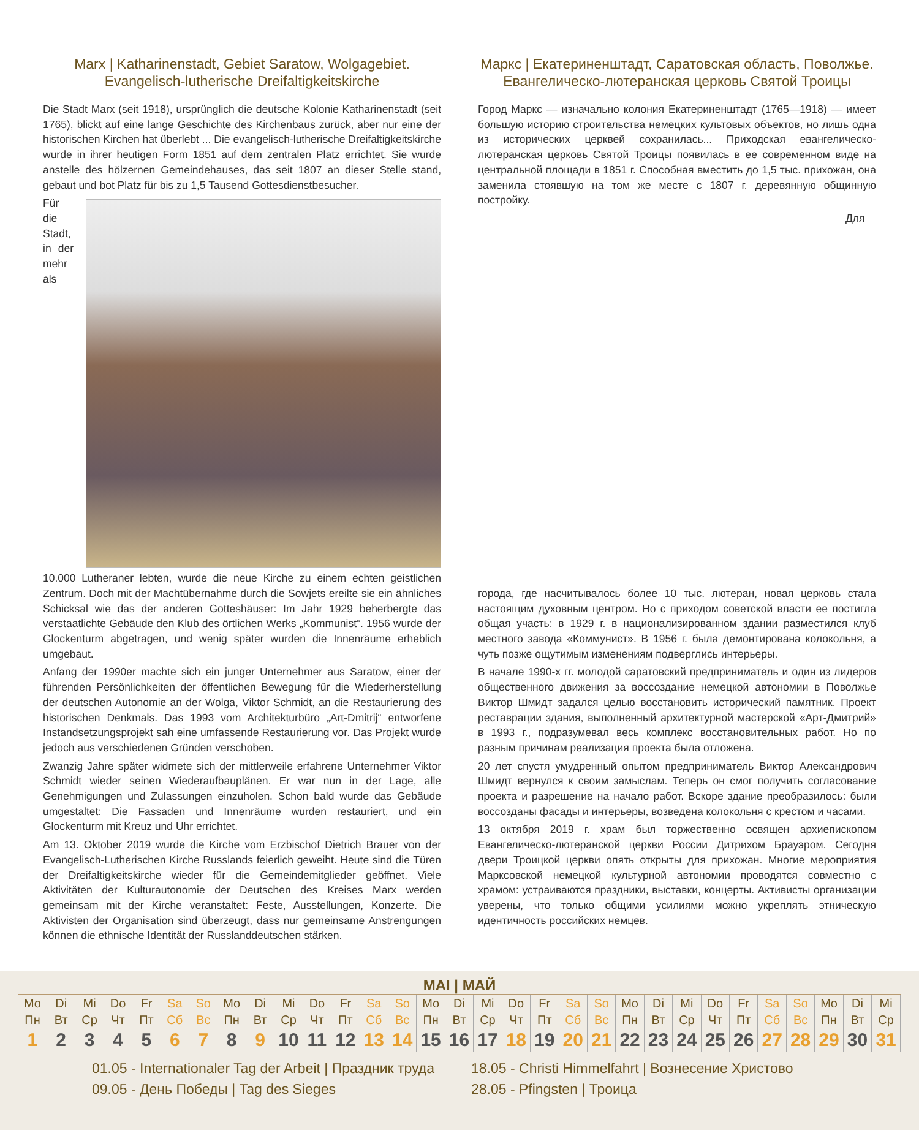Marx | Katharinenstadt, Gebiet Saratow, Wolgagebiet.
Evangelisch-lutherische Dreifaltigkeitskirche
Die Stadt Marx (seit 1918), ursprünglich die deutsche Kolonie Katharinenstadt (seit 1765), blickt auf eine lange Geschichte des Kirchenbaus zurück, aber nur eine der historischen Kirchen hat überlebt ... Die evangelisch-lutherische Dreifaltigkeitskirche wurde in ihrer heutigen Form 1851 auf dem zentralen Platz errichtet. Sie wurde anstelle des hölzernen Gemeindehauses, das seit 1807 an dieser Stelle stand, gebaut und bot Platz für bis zu 1,5 Tausend Gottesdienstbesucher.
Für die Stadt, in der mehr als 10.000 Lutheraner lebten, wurde die neue Kirche zu einem echten geistlichen Zentrum. Doch mit der Machtübernahme durch die Sowjets ereilte sie ein ähnliches Schicksal wie das der anderen Gotteshäuser: Im Jahr 1929 beherbergte das verstaatlichte Gebäude den Klub des örtlichen Werks „Kommunist“. 1956 wurde der Glockenturm abgetragen, und wenig später wurden die Innenräume erheblich umgebaut.
Anfang der 1990er machte sich ein junger Unternehmer aus Saratow, einer der führenden Persönlichkeiten der öffentlichen Bewegung für die Wiederherstellung der deutschen Autonomie an der Wolga, Viktor Schmidt, an die Restaurierung des historischen Denkmals. Das 1993 vom Architekturbüro „Art-Dmitrij“ entworfene Instandsetzungsprojekt sah eine umfassende Restaurierung vor. Das Projekt wurde jedoch aus verschiedenen Gründen verschoben.
Zwanzig Jahre später widmete sich der mittlerweile erfahrene Unternehmer Viktor Schmidt wieder seinen Wiederaufbauplänen. Er war nun in der Lage, alle Genehmigungen und Zulassungen einzuholen. Schon bald wurde das Gebäude umgestaltet: Die Fassaden und Innenräume wurden restauriert, und ein Glockenturm mit Kreuz und Uhr errichtet.
Am 13. Oktober 2019 wurde die Kirche vom Erzbischof Dietrich Brauer von der Evangelisch-Lutherischen Kirche Russlands feierlich geweiht. Heute sind die Türen der Dreifaltigkeitskirche wieder für die Gemeindemitglieder geöffnet. Viele Aktivitäten der Kulturautonomie der Deutschen des Kreises Marx werden gemeinsam mit der Kirche veranstaltet: Feste, Ausstellungen, Konzerte. Die Aktivisten der Organisation sind überzeugt, dass nur gemeinsame Anstrengungen können die ethnische Identität der Russlanddeutschen stärken.
Маркс | Екатериненштадт, Саратовская область, Поволжье.
Евангелическо-лютеранская церковь Святой Троицы
Город Маркс — изначально колония Екатериненштадт (1765—1918) — имеет большую историю строительства немецких культовых объектов, но лишь одна из исторических церквей сохранилась... Приходская евангелическо-лютеранская церковь Святой Троицы появилась в ее современном виде на центральной площади в 1851 г. Способная вместить до 1,5 тыс. прихожан, она заменила стоявшую на том же месте с 1807 г. деревянную общинную постройку.
Для города, где насчитывалось более 10 тыс. лютеран, новая церковь стала настоящим духовным центром. Но с приходом советской власти ее постигла общая участь: в 1929 г. в национализированном здании разместился клуб местного завода «Коммунист». В 1956 г. была демонтирована колокольня, а чуть позже ощутимым изменениям подверглись интерьеры.
В начале 1990-х гг. молодой саратовский предприниматель и один из лидеров общественного движения за воссоздание немецкой автономии в Поволжье Виктор Шмидт задался целью восстановить исторический памятник. Проект реставрации здания, выполненный архитектурной мастерской «Арт-Дмитрий» в 1993 г., подразумевал весь комплекс восстановительных работ. Но по разным причинам реализация проекта была отложена.
20 лет спустя умудренный опытом предприниматель Виктор Александрович Шмидт вернулся к своим замыслам. Теперь он смог получить согласование проекта и разрешение на начало работ. Вскоре здание преобразилось: были воссозданы фасады и интерьеры, возведена колокольня с крестом и часами.
13 октября 2019 г. храм был торжественно освящен архиепископом Евангелическо-лютеранской церкви России Дитрихом Брауэром. Сегодня двери Троицкой церкви опять открыты для прихожан. Многие мероприятия Марксовской немецкой культурной автономии проводятся совместно с храмом: устраиваются праздники, выставки, концерты. Активисты организации уверены, что только общими усилиями можно укреплять этническую идентичность российских немцев.
MAI | МАЙ
| Mo | Di | Mi | Do | Fr | Sa | So | Mo | Di | Mi | Do | Fr | Sa | So | Mo | Di | Mi | Do | Fr | Sa | So | Mo | Di | Mi | Do | Fr | Sa | So | Mo | Di | Mi |
| Пн | Вт | Ср | Чт | Пт | Сб | Вс | Пн | Вт | Ср | Чт | Пт | Сб | Вс | Пн | Вт | Ср | Чт | Пт | Сб | Вс | Пн | Вт | Ср | Чт | Пт | Сб | Вс | Пн | Вт | Ср |
| 1 | 2 | 3 | 4 | 5 | 6 | 7 | 8 | 9 | 10 | 11 | 12 | 13 | 14 | 15 | 16 | 17 | 18 | 19 | 20 | 21 | 22 | 23 | 24 | 25 | 26 | 27 | 28 | 29 | 30 | 31 |
01.05 - Internationaler Tag der Arbeit | Праздник труда
09.05 - День Победы | Tag des Sieges
18.05 - Christi Himmelfahrt | Вознесение Христово
28.05 - Pfingsten | Троица